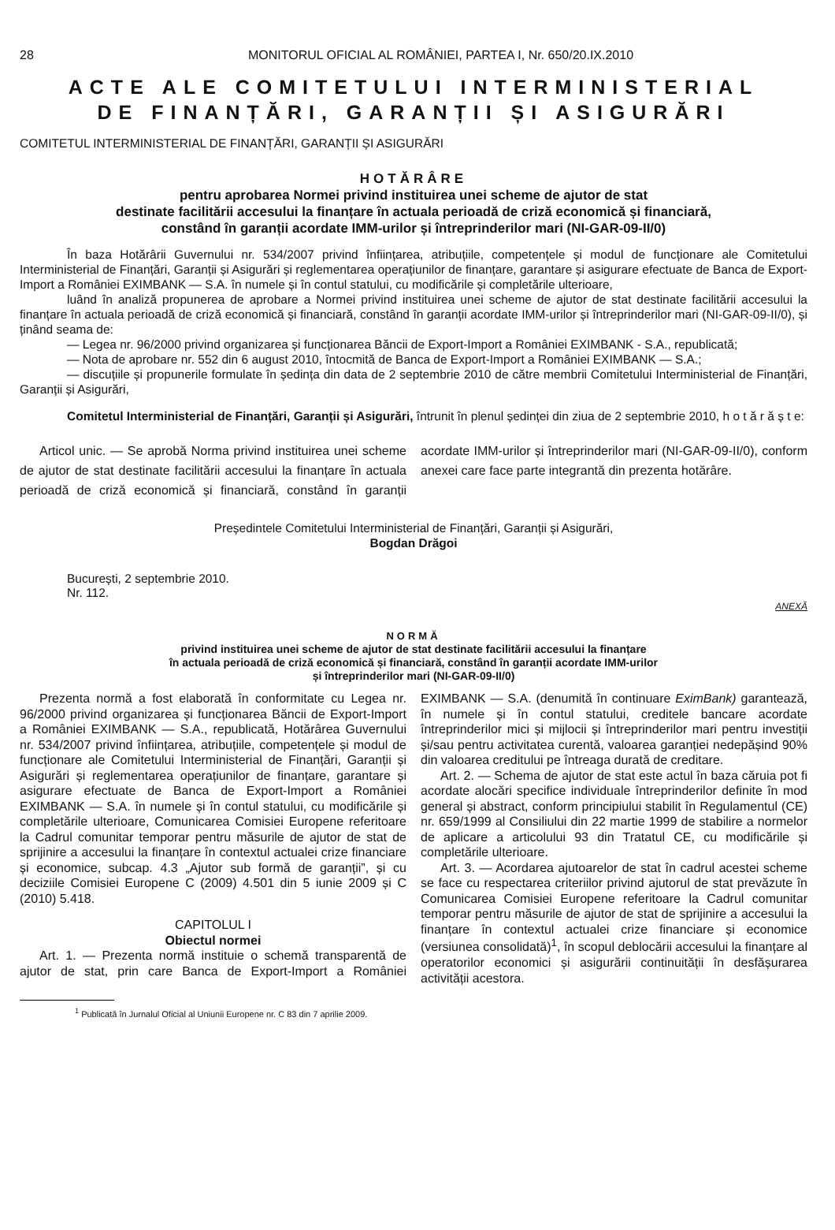28 MONITORUL OFICIAL AL ROMÂNIEI, PARTEA I, Nr. 650/20.IX.2010
ACTE ALE COMITETULUI INTERMINISTERIAL
DE FINANȚĂRI, GARANȚII ȘI ASIGURĂRI
COMITETUL INTERMINISTERIAL DE FINANȚĂRI, GARANȚII ȘI ASIGURĂRI
HOTĂRÂRE
pentru aprobarea Normei privind instituirea unei scheme de ajutor de stat
destinate facilitării accesului la finanțare în actuala perioadă de criză economică și financiară,
constând în garanții acordate IMM-urilor și întreprinderilor mari (NI-GAR-09-II/0)
În baza Hotărârii Guvernului nr. 534/2007 privind înființarea, atribuțiile, competențele și modul de funcționare ale Comitetului Interministerial de Finanțări, Garanții și Asigurări și reglementarea operațiunilor de finanțare, garantare și asigurare efectuate de Banca de Export-Import a României EXIMBANK — S.A. în numele și în contul statului, cu modificările și completările ulterioare,
luând în analiză propunerea de aprobare a Normei privind instituirea unei scheme de ajutor de stat destinate facilitării accesului la finanțare în actuala perioadă de criză economică și financiară, constând în garanții acordate IMM-urilor și întreprinderilor mari (NI-GAR-09-II/0), și ținând seama de:
— Legea nr. 96/2000 privind organizarea și funcționarea Băncii de Export-Import a României EXIMBANK - S.A., republicată;
— Nota de aprobare nr. 552 din 6 august 2010, întocmită de Banca de Export-Import a României EXIMBANK — S.A.;
— discuțiile și propunerile formulate în ședința din data de 2 septembrie 2010 de către membrii Comitetului Interministerial de Finanțări, Garanții și Asigurări,
Comitetul Interministerial de Finanțări, Garanții și Asigurări, întrunit în plenul ședinței din ziua de 2 septembrie 2010, h o t ă r ă ș t e:
Articol unic. — Se aprobă Norma privind instituirea unei scheme de ajutor de stat destinate facilitării accesului la finanțare în actuala perioadă de criză economică și financiară, constând în garanții acordate IMM-urilor și întreprinderilor mari (NI-GAR-09-II/0), conform anexei care face parte integrantă din prezenta hotărâre.
Președintele Comitetului Interministerial de Finanțări, Garanții și Asigurări,
Bogdan Drăgoi
București, 2 septembrie 2010.
Nr. 112.
ANEXĂ
NORMĂ
privind instituirea unei scheme de ajutor de stat destinate facilitării accesului la finanțare
în actuala perioadă de criză economică și financiară, constând în garanții acordate IMM-urilor
și întreprinderilor mari (NI-GAR-09-II/0)
Prezenta normă a fost elaborată în conformitate cu Legea nr. 96/2000 privind organizarea și funcționarea Băncii de Export-Import a României EXIMBANK — S.A., republicată, Hotărârea Guvernului nr. 534/2007 privind înființarea, atribuțiile, competențele și modul de funcționare ale Comitetului Interministerial de Finanțări, Garanții și Asigurări și reglementarea operațiunilor de finanțare, garantare și asigurare efectuate de Banca de Export-Import a României EXIMBANK — S.A. în numele și în contul statului, cu modificările și completările ulterioare, Comunicarea Comisiei Europene referitoare la Cadrul comunitar temporar pentru măsurile de ajutor de stat de sprijinire a accesului la finanțare în contextul actualei crize financiare și economice, subcap. 4.3 „Ajutor sub formă de garanții”, și cu deciziile Comisiei Europene C (2009) 4.501 din 5 iunie 2009 și C (2010) 5.418.
CAPITOLUL I
Obiectul normei
Art. 1. — Prezenta normă instituie o schemă transparentă de ajutor de stat, prin care Banca de Export-Import a României EXIMBANK — S.A. (denumită în continuare EximBank) garantează, în numele și în contul statului, creditele bancare acordate întreprinderilor mici și mijlocii și întreprinderilor mari pentru investiții și/sau pentru activitatea curentă, valoarea garanției nedepășind 90% din valoarea creditului pe întreaga durată de creditare.
Art. 2. — Schema de ajutor de stat este actul în baza căruia pot fi acordate alocări specifice individuale întreprinderilor definite în mod general și abstract, conform principiului stabilit în Regulamentul (CE) nr. 659/1999 al Consiliului din 22 martie 1999 de stabilire a normelor de aplicare a articolului 93 din Tratatul CE, cu modificările și completările ulterioare.
Art. 3. — Acordarea ajutoarelor de stat în cadrul acestei scheme se face cu respectarea criteriilor privind ajutorul de stat prevăzute în Comunicarea Comisiei Europene referitoare la Cadrul comunitar temporar pentru măsurile de ajutor de stat de sprijinire a accesului la finanțare în contextul actualei crize financiare și economice (versiunea consolidată)<sup>1</sup>, în scopul deblocării accesului la finanțare al operatorilor economici și asigurării continuității în desfășurarea activității acestora.
<sup>1</sup> Publicată în Jurnalul Oficial al Uniunii Europene nr. C 83 din 7 aprilie 2009.